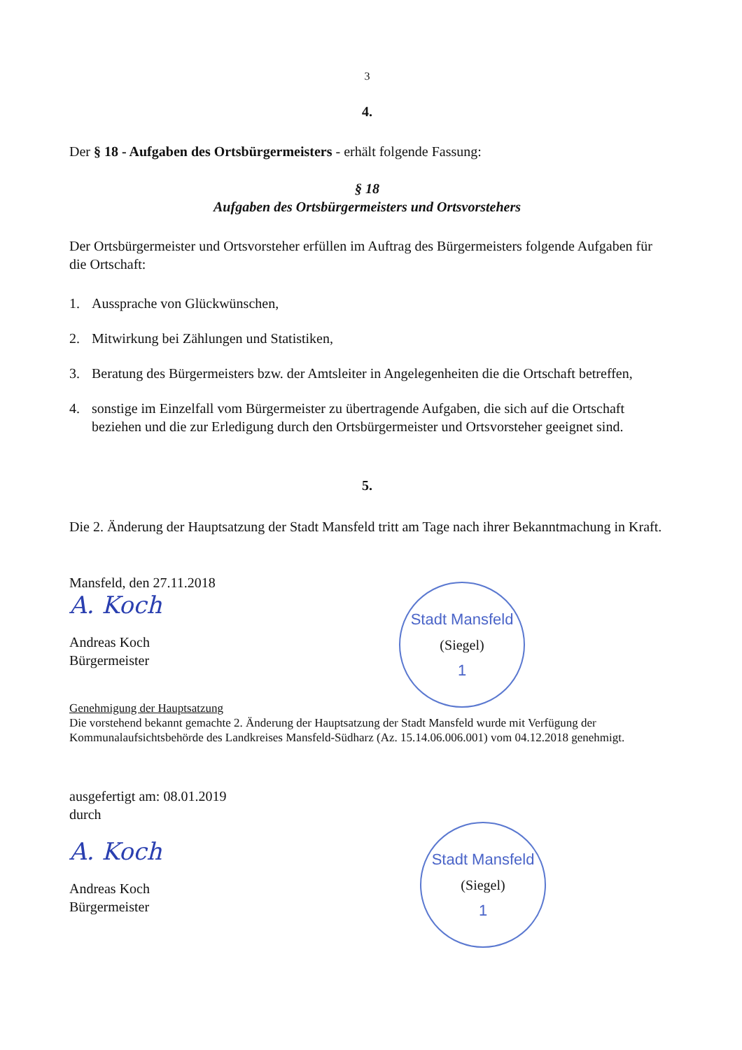3
4.
Der § 18 - Aufgaben des Ortsbürgermeisters - erhält folgende Fassung:
§ 18
Aufgaben des Ortsbürgermeisters und Ortsvorstehers
Der Ortsbürgermeister und Ortsvorsteher erfüllen im Auftrag des Bürgermeisters folgende Aufgaben für die Ortschaft:
1. Aussprache von Glückwünschen,
2. Mitwirkung bei Zählungen und Statistiken,
3. Beratung des Bürgermeisters bzw. der Amtsleiter in Angelegenheiten die die Ortschaft betreffen,
4. sonstige im Einzelfall vom Bürgermeister zu übertragende Aufgaben, die sich auf die Ortschaft beziehen und die zur Erledigung durch den Ortsbürgermeister und Ortsvorsteher geeignet sind.
5.
Die 2. Änderung der Hauptsatzung der Stadt Mansfeld tritt am Tage nach ihrer Bekanntmachung in Kraft.
Mansfeld, den 27.11.2018
A. Koch
Andreas Koch
Bürgermeister
Stadt Mansfeld
(Siegel)
1
Genehmigung der Hauptsatzung
Die vorstehend bekannt gemachte 2. Änderung der Hauptsatzung der Stadt Mansfeld wurde mit Verfügung der Kommunalaufsichtsbehörde des Landkreises Mansfeld-Südharz (Az. 15.14.06.006.001) vom 04.12.2018 genehmigt.
ausgefertigt am: 08.01.2019
durch
A. Koch
Andreas Koch
Bürgermeister
Stadt Mansfeld
(Siegel)
1